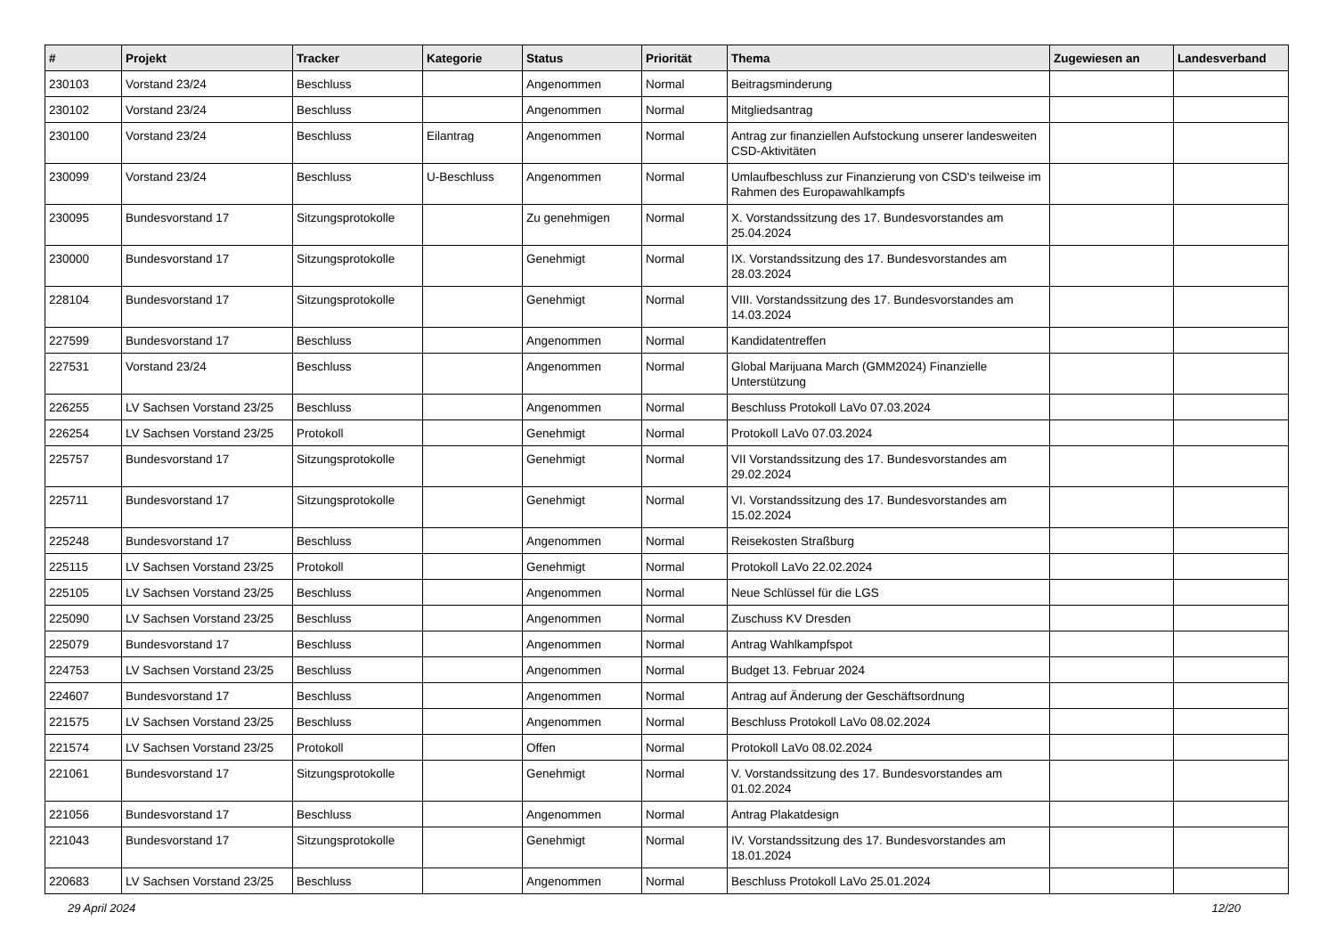| # | Projekt | Tracker | Kategorie | Status | Priorität | Thema | Zugewiesen an | Landesverband |
| --- | --- | --- | --- | --- | --- | --- | --- | --- |
| 230103 | Vorstand 23/24 | Beschluss | | Angenommen | Normal | Beitragsminderung | | |
| 230102 | Vorstand 23/24 | Beschluss | | Angenommen | Normal | Mitgliedsantrag | | |
| 230100 | Vorstand 23/24 | Beschluss | Eilantrag | Angenommen | Normal | Antrag zur finanziellen Aufstockung unserer landesweiten CSD-Aktivitäten | | |
| 230099 | Vorstand 23/24 | Beschluss | U-Beschluss | Angenommen | Normal | Umlaufbeschluss zur Finanzierung von CSD's teilweise im Rahmen des Europawahlkampfs | | |
| 230095 | Bundesvorstand 17 | Sitzungsprotokolle | | Zu genehmigen | Normal | X. Vorstandssitzung des 17. Bundesvorstandes am 25.04.2024 | | |
| 230000 | Bundesvorstand 17 | Sitzungsprotokolle | | Genehmigt | Normal | IX. Vorstandssitzung des 17. Bundesvorstandes am 28.03.2024 | | |
| 228104 | Bundesvorstand 17 | Sitzungsprotokolle | | Genehmigt | Normal | VIII. Vorstandssitzung des 17. Bundesvorstandes am 14.03.2024 | | |
| 227599 | Bundesvorstand 17 | Beschluss | | Angenommen | Normal | Kandidatentreffen | | |
| 227531 | Vorstand 23/24 | Beschluss | | Angenommen | Normal | Global Marijuana March (GMM2024) Finanzielle Unterstützung | | |
| 226255 | LV Sachsen Vorstand 23/25 | Beschluss | | Angenommen | Normal | Beschluss Protokoll LaVo 07.03.2024 | | |
| 226254 | LV Sachsen Vorstand 23/25 | Protokoll | | Genehmigt | Normal | Protokoll LaVo 07.03.2024 | | |
| 225757 | Bundesvorstand 17 | Sitzungsprotokolle | | Genehmigt | Normal | VII Vorstandssitzung des 17. Bundesvorstandes am 29.02.2024 | | |
| 225711 | Bundesvorstand 17 | Sitzungsprotokolle | | Genehmigt | Normal | VI. Vorstandssitzung des 17. Bundesvorstandes am 15.02.2024 | | |
| 225248 | Bundesvorstand 17 | Beschluss | | Angenommen | Normal | Reisekosten Straßburg | | |
| 225115 | LV Sachsen Vorstand 23/25 | Protokoll | | Genehmigt | Normal | Protokoll LaVo 22.02.2024 | | |
| 225105 | LV Sachsen Vorstand 23/25 | Beschluss | | Angenommen | Normal | Neue Schlüssel für die LGS | | |
| 225090 | LV Sachsen Vorstand 23/25 | Beschluss | | Angenommen | Normal | Zuschuss KV Dresden | | |
| 225079 | Bundesvorstand 17 | Beschluss | | Angenommen | Normal | Antrag Wahlkampfspot | | |
| 224753 | LV Sachsen Vorstand 23/25 | Beschluss | | Angenommen | Normal | Budget 13. Februar 2024 | | |
| 224607 | Bundesvorstand 17 | Beschluss | | Angenommen | Normal | Antrag auf Änderung der Geschäftsordnung | | |
| 221575 | LV Sachsen Vorstand 23/25 | Beschluss | | Angenommen | Normal | Beschluss Protokoll LaVo 08.02.2024 | | |
| 221574 | LV Sachsen Vorstand 23/25 | Protokoll | | Offen | Normal | Protokoll LaVo 08.02.2024 | | |
| 221061 | Bundesvorstand 17 | Sitzungsprotokolle | | Genehmigt | Normal | V. Vorstandssitzung des 17. Bundesvorstandes am 01.02.2024 | | |
| 221056 | Bundesvorstand 17 | Beschluss | | Angenommen | Normal | Antrag Plakatdesign | | |
| 221043 | Bundesvorstand 17 | Sitzungsprotokolle | | Genehmigt | Normal | IV. Vorstandssitzung des 17. Bundesvorstandes am 18.01.2024 | | |
| 220683 | LV Sachsen Vorstand 23/25 | Beschluss | | Angenommen | Normal | Beschluss Protokoll LaVo 25.01.2024 | | |
29 April 2024 12/20